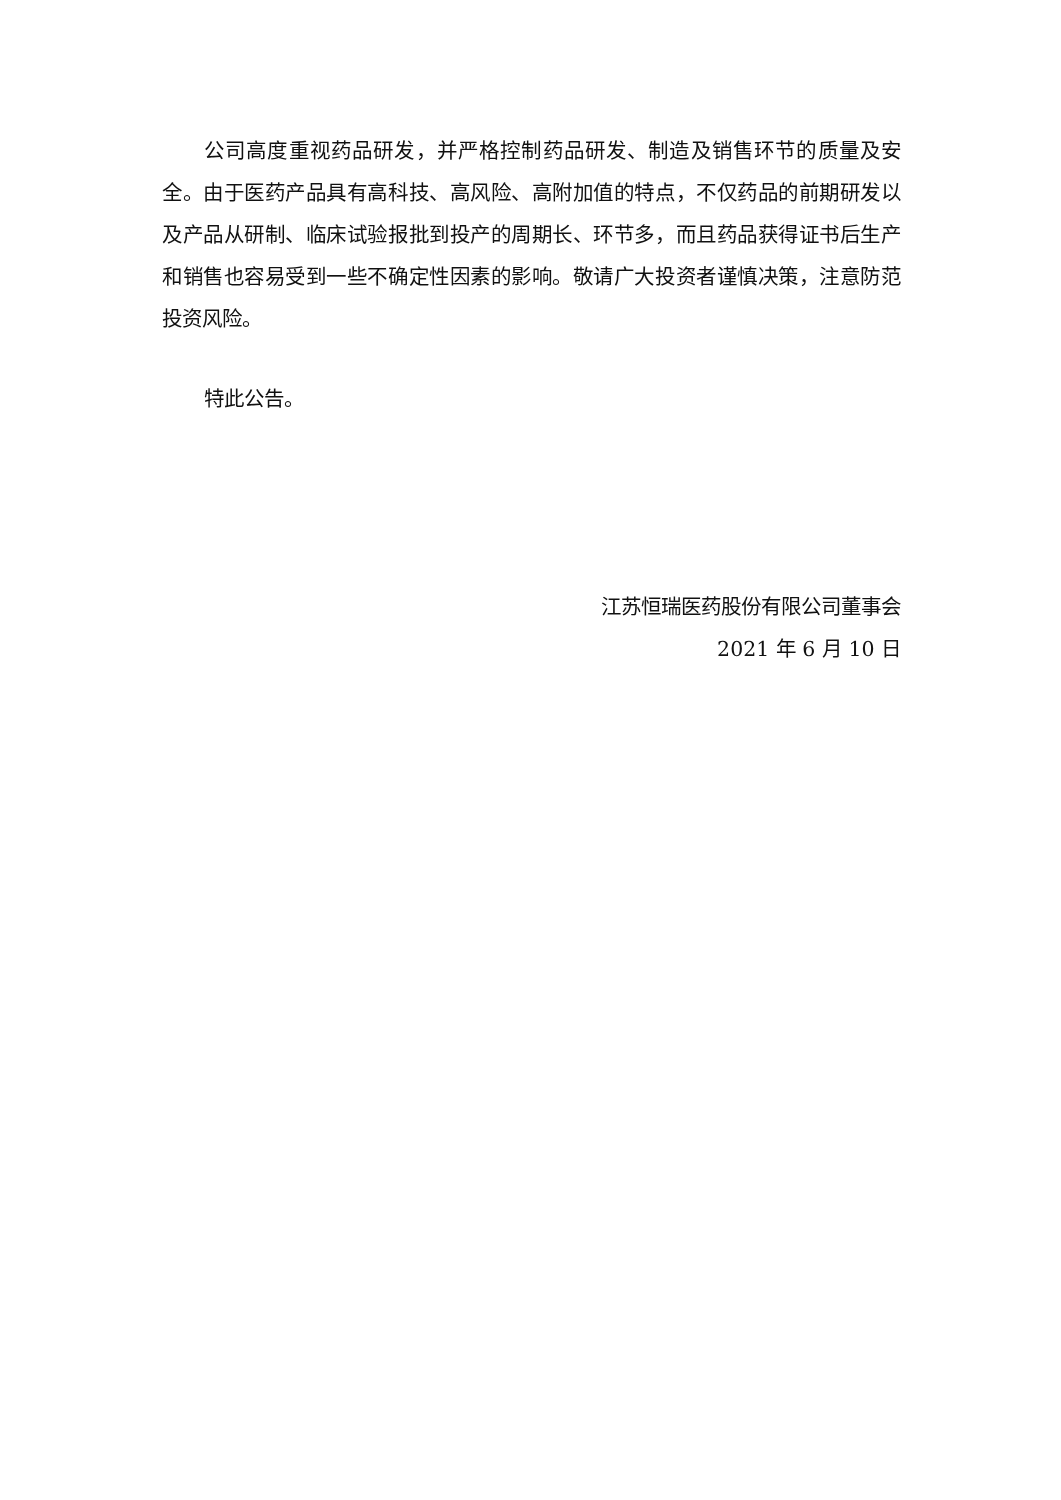公司高度重视药品研发，并严格控制药品研发、制造及销售环节的质量及安全。由于医药产品具有高科技、高风险、高附加值的特点，不仅药品的前期研发以及产品从研制、临床试验报批到投产的周期长、环节多，而且药品获得证书后生产和销售也容易受到一些不确定性因素的影响。敬请广大投资者谨慎决策，注意防范投资风险。
特此公告。
江苏恒瑞医药股份有限公司董事会
2021 年 6 月 10 日